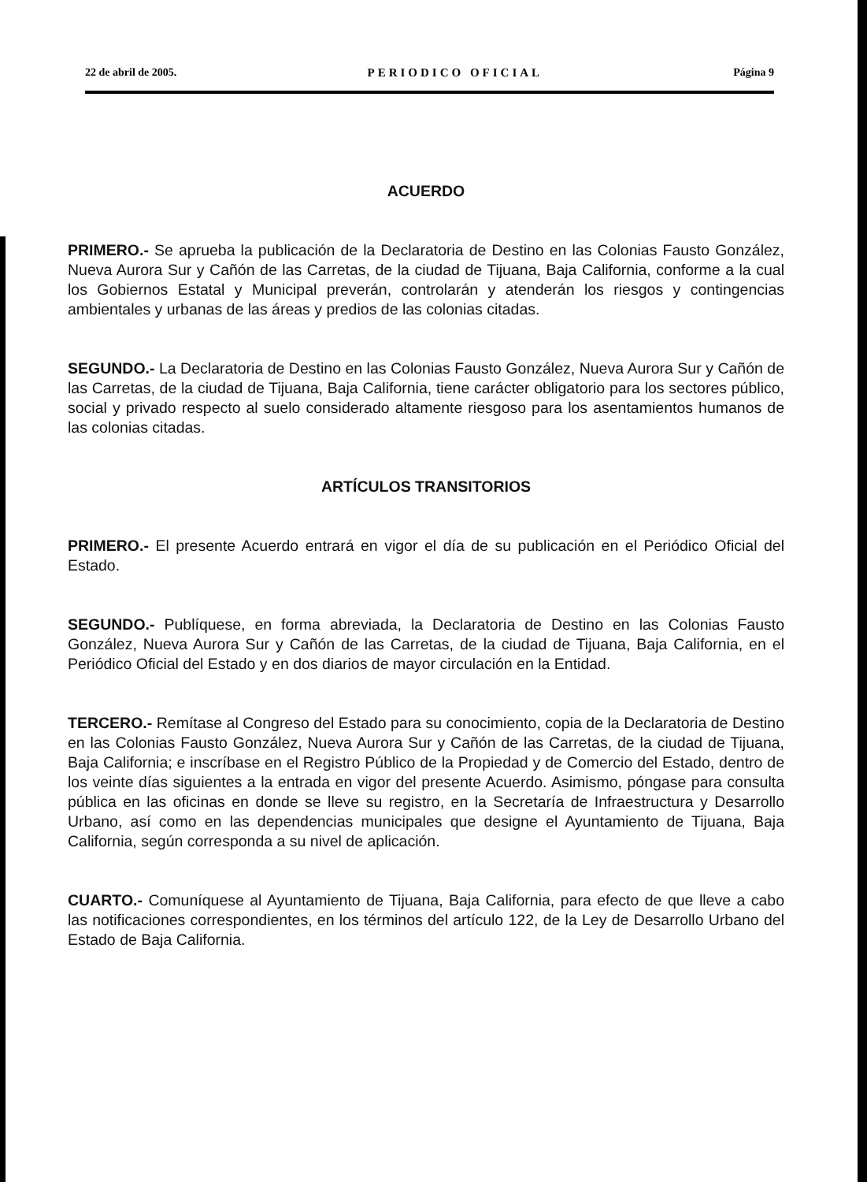22 de abril de 2005. PERIODICO OFICIAL Página 9
ACUERDO
PRIMERO.- Se aprueba la publicación de la Declaratoria de Destino en las Colonias Fausto González, Nueva Aurora Sur y Cañón de las Carretas, de la ciudad de Tijuana, Baja California, conforme a la cual los Gobiernos Estatal y Municipal preverán, controlarán y atenderán los riesgos y contingencias ambientales y urbanas de las áreas y predios de las colonias citadas.
SEGUNDO.- La Declaratoria de Destino en las Colonias Fausto González, Nueva Aurora Sur y Cañón de las Carretas, de la ciudad de Tijuana, Baja California, tiene carácter obligatorio para los sectores público, social y privado respecto al suelo considerado altamente riesgoso para los asentamientos humanos de las colonias citadas.
ARTÍCULOS TRANSITORIOS
PRIMERO.- El presente Acuerdo entrará en vigor el día de su publicación en el Periódico Oficial del Estado.
SEGUNDO.- Publíquese, en forma abreviada, la Declaratoria de Destino en las Colonias Fausto González, Nueva Aurora Sur y Cañón de las Carretas, de la ciudad de Tijuana, Baja California, en el Periódico Oficial del Estado y en dos diarios de mayor circulación en la Entidad.
TERCERO.- Remítase al Congreso del Estado para su conocimiento, copia de la Declaratoria de Destino en las Colonias Fausto González, Nueva Aurora Sur y Cañón de las Carretas, de la ciudad de Tijuana, Baja California; e inscríbase en el Registro Público de la Propiedad y de Comercio del Estado, dentro de los veinte días siguientes a la entrada en vigor del presente Acuerdo. Asimismo, póngase para consulta pública en las oficinas en donde se lleve su registro, en la Secretaría de Infraestructura y Desarrollo Urbano, así como en las dependencias municipales que designe el Ayuntamiento de Tijuana, Baja California, según corresponda a su nivel de aplicación.
CUARTO.- Comuníquese al Ayuntamiento de Tijuana, Baja California, para efecto de que lleve a cabo las notificaciones correspondientes, en los términos del artículo 122, de la Ley de Desarrollo Urbano del Estado de Baja California.